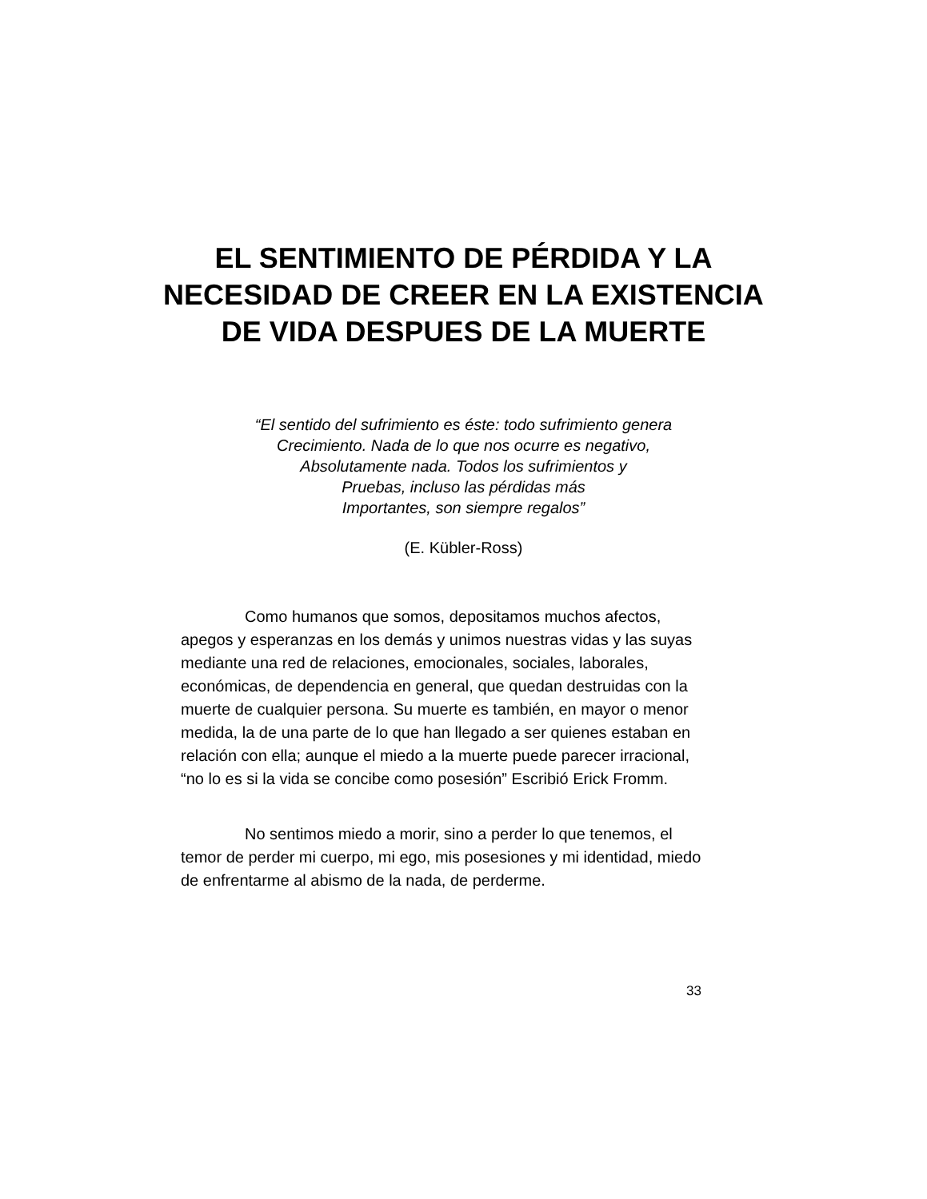EL SENTIMIENTO DE PÉRDIDA Y LA NECESIDAD DE CREER EN LA EXISTENCIA DE VIDA DESPUES DE LA MUERTE
“El sentido del sufrimiento es éste: todo sufrimiento genera
Crecimiento. Nada de lo que nos ocurre es negativo,
Absolutamente nada. Todos los sufrimientos y
Pruebas, incluso las pérdidas más
Importantes, son siempre regalos”
(E. Kübler-Ross)
Como humanos que somos, depositamos muchos afectos, apegos y esperanzas en los demás y unimos nuestras vidas y las suyas mediante una red de relaciones, emocionales, sociales, laborales, económicas, de dependencia en general, que quedan destruidas con la muerte de cualquier persona. Su muerte es también, en mayor o menor medida, la de una parte de lo que han llegado a ser quienes estaban en relación con ella; aunque el miedo a la muerte puede parecer irracional, “no lo es si la vida se concibe como posesión” Escribió Erick Fromm.
No sentimos miedo a morir, sino a perder lo que tenemos, el temor de perder mi cuerpo, mi ego, mis posesiones y mi identidad, miedo de enfrentarme al abismo de la nada, de perderme.
33